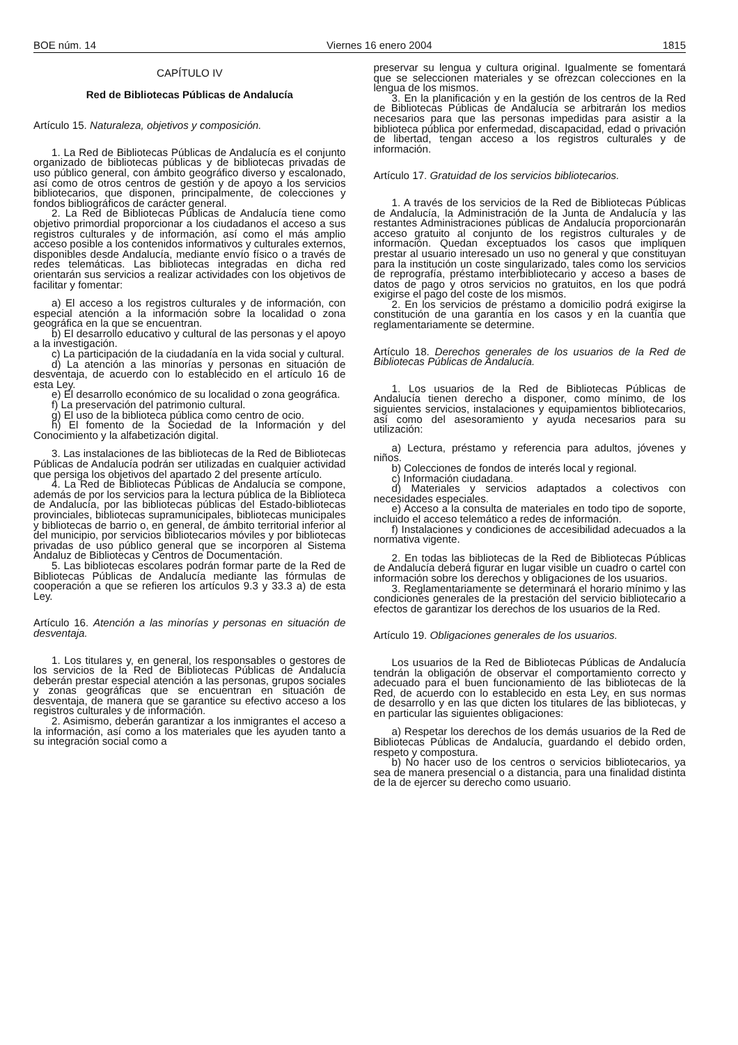BOE núm. 14 Viernes 16 enero 2004 1815
CAPÍTULO IV
Red de Bibliotecas Públicas de Andalucía
Artículo 15. Naturaleza, objetivos y composición.
1. La Red de Bibliotecas Públicas de Andalucía es el conjunto organizado de bibliotecas públicas y de bibliotecas privadas de uso público general, con ámbito geográfico diverso y escalonado, así como de otros centros de gestión y de apoyo a los servicios bibliotecarios, que disponen, principalmente, de colecciones y fondos bibliográficos de carácter general.
2. La Red de Bibliotecas Públicas de Andalucía tiene como objetivo primordial proporcionar a los ciudadanos el acceso a sus registros culturales y de información, así como el más amplio acceso posible a los contenidos informativos y culturales externos, disponibles desde Andalucía, mediante envío físico o a través de redes telemáticas. Las bibliotecas integradas en dicha red orientarán sus servicios a realizar actividades con los objetivos de facilitar y fomentar:
a) El acceso a los registros culturales y de información, con especial atención a la información sobre la localidad o zona geográfica en la que se encuentran.
b) El desarrollo educativo y cultural de las personas y el apoyo a la investigación.
c) La participación de la ciudadanía en la vida social y cultural.
d) La atención a las minorías y personas en situación de desventaja, de acuerdo con lo establecido en el artículo 16 de esta Ley.
e) El desarrollo económico de su localidad o zona geográfica.
f) La preservación del patrimonio cultural.
g) El uso de la biblioteca pública como centro de ocio.
h) El fomento de la Sociedad de la Información y del Conocimiento y la alfabetización digital.
3. Las instalaciones de las bibliotecas de la Red de Bibliotecas Públicas de Andalucía podrán ser utilizadas en cualquier actividad que persiga los objetivos del apartado 2 del presente artículo.
4. La Red de Bibliotecas Públicas de Andalucía se compone, además de por los servicios para la lectura pública de la Biblioteca de Andalucía, por las bibliotecas públicas del Estado-bibliotecas provinciales, bibliotecas supramunicipales, bibliotecas municipales y bibliotecas de barrio o, en general, de ámbito territorial inferior al del municipio, por servicios bibliotecarios móviles y por bibliotecas privadas de uso público general que se incorporen al Sistema Andaluz de Bibliotecas y Centros de Documentación.
5. Las bibliotecas escolares podrán formar parte de la Red de Bibliotecas Públicas de Andalucía mediante las fórmulas de cooperación a que se refieren los artículos 9.3 y 33.3 a) de esta Ley.
Artículo 16. Atención a las minorías y personas en situación de desventaja.
1. Los titulares y, en general, los responsables o gestores de los servicios de la Red de Bibliotecas Públicas de Andalucía deberán prestar especial atención a las personas, grupos sociales y zonas geográficas que se encuentran en situación de desventaja, de manera que se garantice su efectivo acceso a los registros culturales y de información.
2. Asimismo, deberán garantizar a los inmigrantes el acceso a la información, así como a los materiales que les ayuden tanto a su integración social como a
preservar su lengua y cultura original. Igualmente se fomentará que se seleccionen materiales y se ofrezcan colecciones en la lengua de los mismos.
3. En la planificación y en la gestión de los centros de la Red de Bibliotecas Públicas de Andalucía se arbitrarán los medios necesarios para que las personas impedidas para asistir a la biblioteca pública por enfermedad, discapacidad, edad o privación de libertad, tengan acceso a los registros culturales y de información.
Artículo 17. Gratuidad de los servicios bibliotecarios.
1. A través de los servicios de la Red de Bibliotecas Públicas de Andalucía, la Administración de la Junta de Andalucía y las restantes Administraciones públicas de Andalucía proporcionarán acceso gratuito al conjunto de los registros culturales y de información. Quedan exceptuados los casos que impliquen prestar al usuario interesado un uso no general y que constituyan para la institución un coste singularizado, tales como los servicios de reprografía, préstamo interbibliotecario y acceso a bases de datos de pago y otros servicios no gratuitos, en los que podrá exigirse el pago del coste de los mismos.
2. En los servicios de préstamo a domicilio podrá exigirse la constitución de una garantía en los casos y en la cuantía que reglamentariamente se determine.
Artículo 18. Derechos generales de los usuarios de la Red de Bibliotecas Públicas de Andalucía.
1. Los usuarios de la Red de Bibliotecas Públicas de Andalucía tienen derecho a disponer, como mínimo, de los siguientes servicios, instalaciones y equipamientos bibliotecarios, así como del asesoramiento y ayuda necesarios para su utilización:
a) Lectura, préstamo y referencia para adultos, jóvenes y niños.
b) Colecciones de fondos de interés local y regional.
c) Información ciudadana.
d) Materiales y servicios adaptados a colectivos con necesidades especiales.
e) Acceso a la consulta de materiales en todo tipo de soporte, incluido el acceso telemático a redes de información.
f) Instalaciones y condiciones de accesibilidad adecuados a la normativa vigente.
2. En todas las bibliotecas de la Red de Bibliotecas Públicas de Andalucía deberá figurar en lugar visible un cuadro o cartel con información sobre los derechos y obligaciones de los usuarios.
3. Reglamentariamente se determinará el horario mínimo y las condiciones generales de la prestación del servicio bibliotecario a efectos de garantizar los derechos de los usuarios de la Red.
Artículo 19. Obligaciones generales de los usuarios.
Los usuarios de la Red de Bibliotecas Públicas de Andalucía tendrán la obligación de observar el comportamiento correcto y adecuado para el buen funcionamiento de las bibliotecas de la Red, de acuerdo con lo establecido en esta Ley, en sus normas de desarrollo y en las que dicten los titulares de las bibliotecas, y en particular las siguientes obligaciones:
a) Respetar los derechos de los demás usuarios de la Red de Bibliotecas Públicas de Andalucía, guardando el debido orden, respeto y compostura.
b) No hacer uso de los centros o servicios bibliotecarios, ya sea de manera presencial o a distancia, para una finalidad distinta de la de ejercer su derecho como usuario.